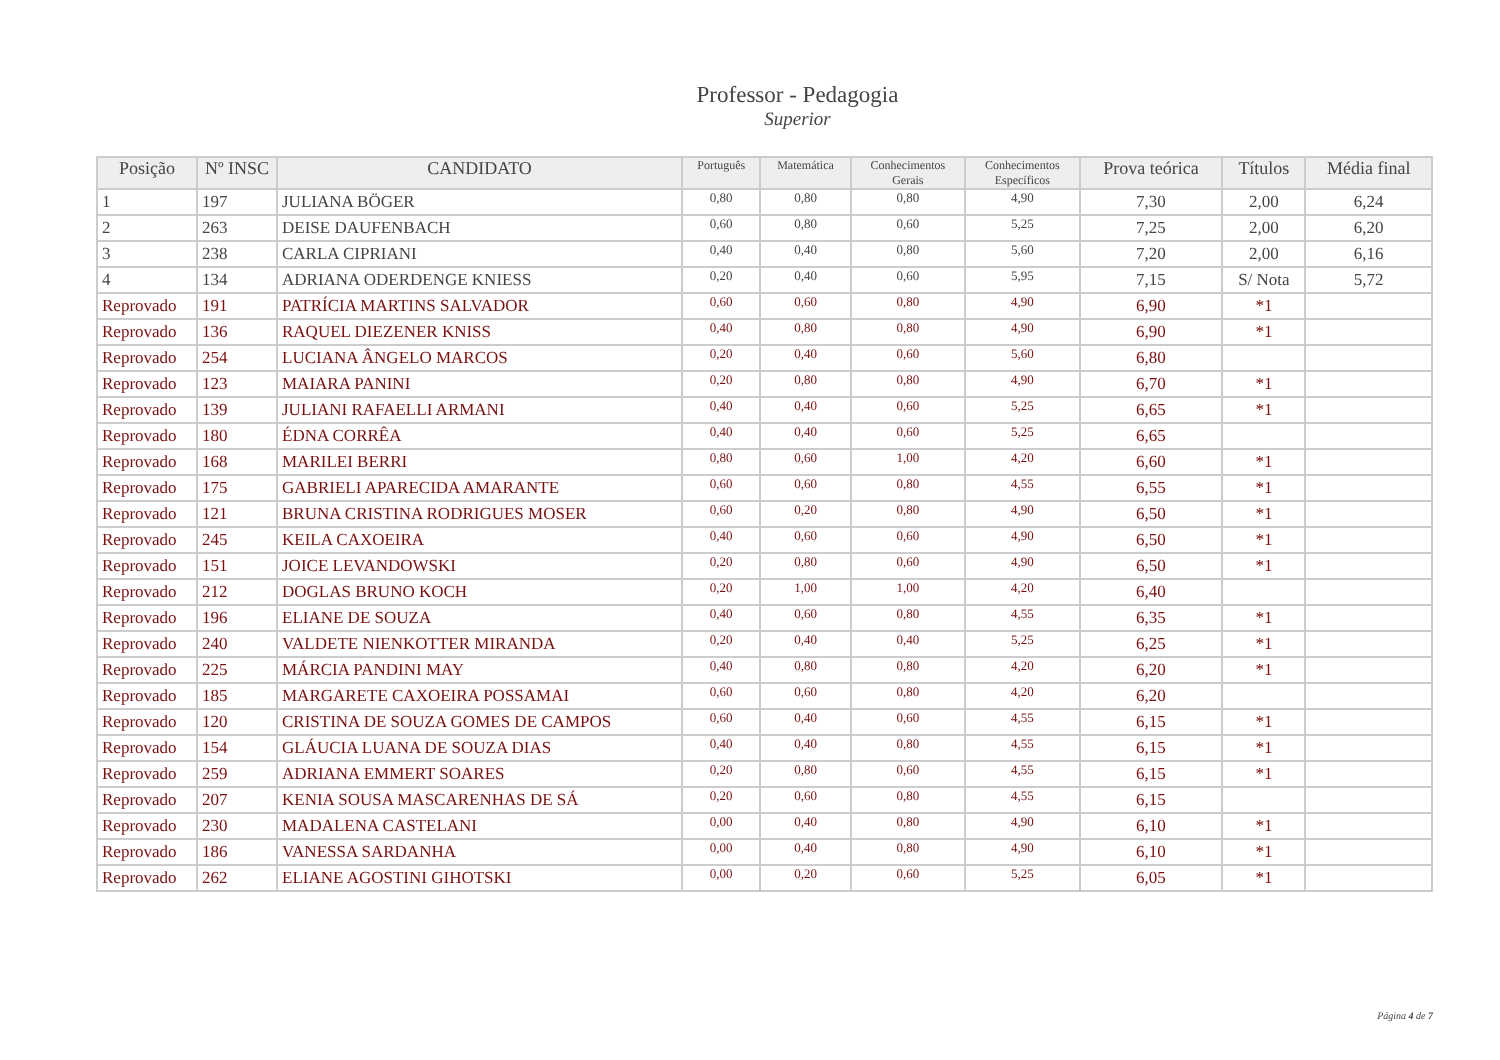Professor - Pedagogia
Superior
| Posição | Nº INSC | CANDIDATO | Português | Matemática | Conhecimentos Gerais | Conhecimentos Específicos | Prova teórica | Títulos | Média final |
| --- | --- | --- | --- | --- | --- | --- | --- | --- | --- |
| 1 | 197 | JULIANA BÖGER | 0,80 | 0,80 | 0,80 | 4,90 | 7,30 | 2,00 | 6,24 |
| 2 | 263 | DEISE DAUFENBACH | 0,60 | 0,80 | 0,60 | 5,25 | 7,25 | 2,00 | 6,20 |
| 3 | 238 | CARLA CIPRIANI | 0,40 | 0,40 | 0,80 | 5,60 | 7,20 | 2,00 | 6,16 |
| 4 | 134 | ADRIANA ODERDENGE KNIESS | 0,20 | 0,40 | 0,60 | 5,95 | 7,15 | S/ Nota | 5,72 |
| Reprovado | 191 | PATRÍCIA MARTINS SALVADOR | 0,60 | 0,60 | 0,80 | 4,90 | 6,90 | *1 | |
| Reprovado | 136 | RAQUEL DIEZENER KNISS | 0,40 | 0,80 | 0,80 | 4,90 | 6,90 | *1 | |
| Reprovado | 254 | LUCIANA ÂNGELO MARCOS | 0,20 | 0,40 | 0,60 | 5,60 | 6,80 | | |
| Reprovado | 123 | MAIARA PANINI | 0,20 | 0,80 | 0,80 | 4,90 | 6,70 | *1 | |
| Reprovado | 139 | JULIANI RAFAELLI ARMANI | 0,40 | 0,40 | 0,60 | 5,25 | 6,65 | *1 | |
| Reprovado | 180 | ÉDNA CORRÊA | 0,40 | 0,40 | 0,60 | 5,25 | 6,65 | | |
| Reprovado | 168 | MARILEI BERRI | 0,80 | 0,60 | 1,00 | 4,20 | 6,60 | *1 | |
| Reprovado | 175 | GABRIELI APARECIDA AMARANTE | 0,60 | 0,60 | 0,80 | 4,55 | 6,55 | *1 | |
| Reprovado | 121 | BRUNA CRISTINA RODRIGUES MOSER | 0,60 | 0,20 | 0,80 | 4,90 | 6,50 | *1 | |
| Reprovado | 245 | KEILA CAXOEIRA | 0,40 | 0,60 | 0,60 | 4,90 | 6,50 | *1 | |
| Reprovado | 151 | JOICE LEVANDOWSKI | 0,20 | 0,80 | 0,60 | 4,90 | 6,50 | *1 | |
| Reprovado | 212 | DOGLAS BRUNO KOCH | 0,20 | 1,00 | 1,00 | 4,20 | 6,40 | | |
| Reprovado | 196 | ELIANE DE SOUZA | 0,40 | 0,60 | 0,80 | 4,55 | 6,35 | *1 | |
| Reprovado | 240 | VALDETE NIENKOTTER MIRANDA | 0,20 | 0,40 | 0,40 | 5,25 | 6,25 | *1 | |
| Reprovado | 225 | MÁRCIA PANDINI MAY | 0,40 | 0,80 | 0,80 | 4,20 | 6,20 | *1 | |
| Reprovado | 185 | MARGARETE CAXOEIRA POSSAMAI | 0,60 | 0,60 | 0,80 | 4,20 | 6,20 | | |
| Reprovado | 120 | CRISTINA DE SOUZA GOMES DE CAMPOS | 0,60 | 0,40 | 0,60 | 4,55 | 6,15 | *1 | |
| Reprovado | 154 | GLÁUCIA LUANA DE SOUZA DIAS | 0,40 | 0,40 | 0,80 | 4,55 | 6,15 | *1 | |
| Reprovado | 259 | ADRIANA EMMERT SOARES | 0,20 | 0,80 | 0,60 | 4,55 | 6,15 | *1 | |
| Reprovado | 207 | KENIA SOUSA MASCARENHAS DE SÁ | 0,20 | 0,60 | 0,80 | 4,55 | 6,15 | | |
| Reprovado | 230 | MADALENA CASTELANI | 0,00 | 0,40 | 0,80 | 4,90 | 6,10 | *1 | |
| Reprovado | 186 | VANESSA SARDANHA | 0,00 | 0,40 | 0,80 | 4,90 | 6,10 | *1 | |
| Reprovado | 262 | ELIANE AGOSTINI GIHOTSKI | 0,00 | 0,20 | 0,60 | 5,25 | 6,05 | *1 | |
Página 4 de 7